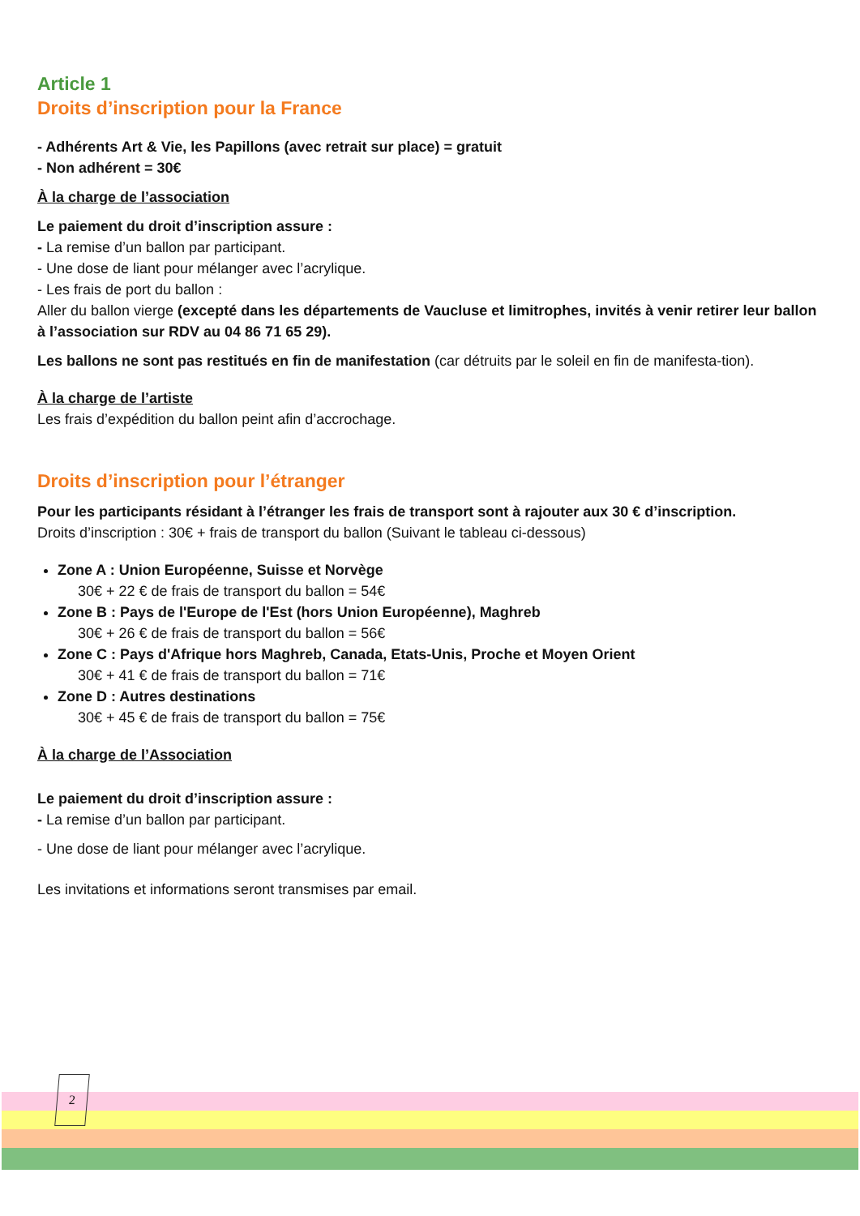Article 1
Droits d’inscription pour la France
- Adhérents Art & Vie, les Papillons (avec retrait sur place) = gratuit
- Non adhérent = 30€
À la charge de l’association
Le paiement du droit d’inscription assure :
- La remise d’un ballon par participant.
- Une dose de liant pour mélanger avec l’acrylique.
- Les frais de port du ballon :
Aller du ballon vierge (excepté dans les départements de Vaucluse et limitrophes, invités à venir retirer leur ballon à l’association sur RDV au 04 86 71 65 29).
Les ballons ne sont pas restitués en fin de manifestation (car détruits par le soleil en fin de manifesta-tion).
À la charge de l’artiste
Les frais d’expédition du ballon peint afin d’accrochage.
Droits d’inscription pour l’étranger
Pour les participants résidant à l’étranger les frais de transport sont à rajouter aux 30 € d’inscription.
Droits d’inscription : 30€ + frais de transport du ballon (Suivant le tableau ci-dessous)
Zone A : Union Européenne, Suisse et Norvège
30€ + 22 € de frais de transport du ballon = 54€
Zone B : Pays de l'Europe de l'Est (hors Union Européenne), Maghreb
30€ + 26 € de frais de transport du ballon = 56€
Zone C : Pays d'Afrique hors Maghreb, Canada, Etats-Unis, Proche et Moyen Orient
30€ + 41 € de frais de transport du ballon = 71€
Zone D : Autres destinations
30€ + 45 € de frais de transport du ballon = 75€
À la charge de l’Association
Le paiement du droit d’inscription assure :
- La remise d’un ballon par participant.
- Une dose de liant pour mélanger avec l’acrylique.
Les invitations et informations seront transmises par email.
2